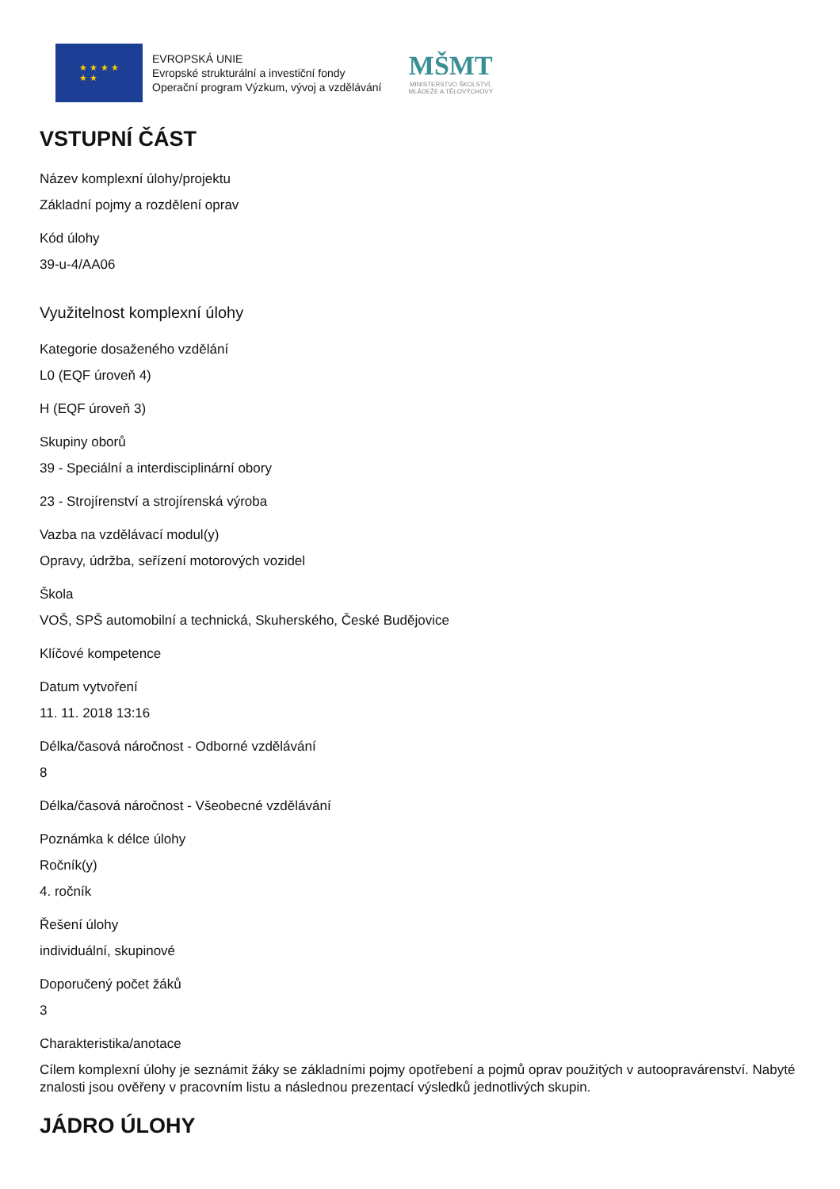★ ★ ★ ★
★ ★
EVROPSKÁ UNIE
Evropské strukturální a investiční fondy
Operační program Výzkum, vývoj a vzdělávání
MŠMT
MINISTERSTVO ŠKOLSTVÍ,
MLÁDEŽE A TĚLOVÝCHOVY
VSTUPNÍ ČÁST
Název komplexní úlohy/projektu
Základní pojmy a rozdělení oprav
Kód úlohy
39-u-4/AA06
Využitelnost komplexní úlohy
Kategorie dosaženého vzdělání
L0 (EQF úroveň 4)
H (EQF úroveň 3)
Skupiny oborů
39 - Speciální a interdisciplinární obory
23 - Strojírenství a strojírenská výroba
Vazba na vzdělávací modul(y)
Opravy, údržba, seřízení motorových vozidel
Škola
VOŠ, SPŠ automobilní a technická, Skuherského, České Budějovice
Klíčové kompetence
Datum vytvoření
11. 11. 2018 13:16
Délka/časová náročnost - Odborné vzdělávání
8
Délka/časová náročnost - Všeobecné vzdělávání
Poznámka k délce úlohy
Ročník(y)
4. ročník
Řešení úlohy
individuální, skupinové
Doporučený počet žáků
3
Charakteristika/anotace
Cílem komplexní úlohy je seznámit žáky se základními pojmy opotřebení a pojmů oprav použitých v autoopravárenství. Nabyté znalosti jsou ověřeny v pracovním listu a následnou prezentací výsledků jednotlivých skupin.
JÁDRO ÚLOHY